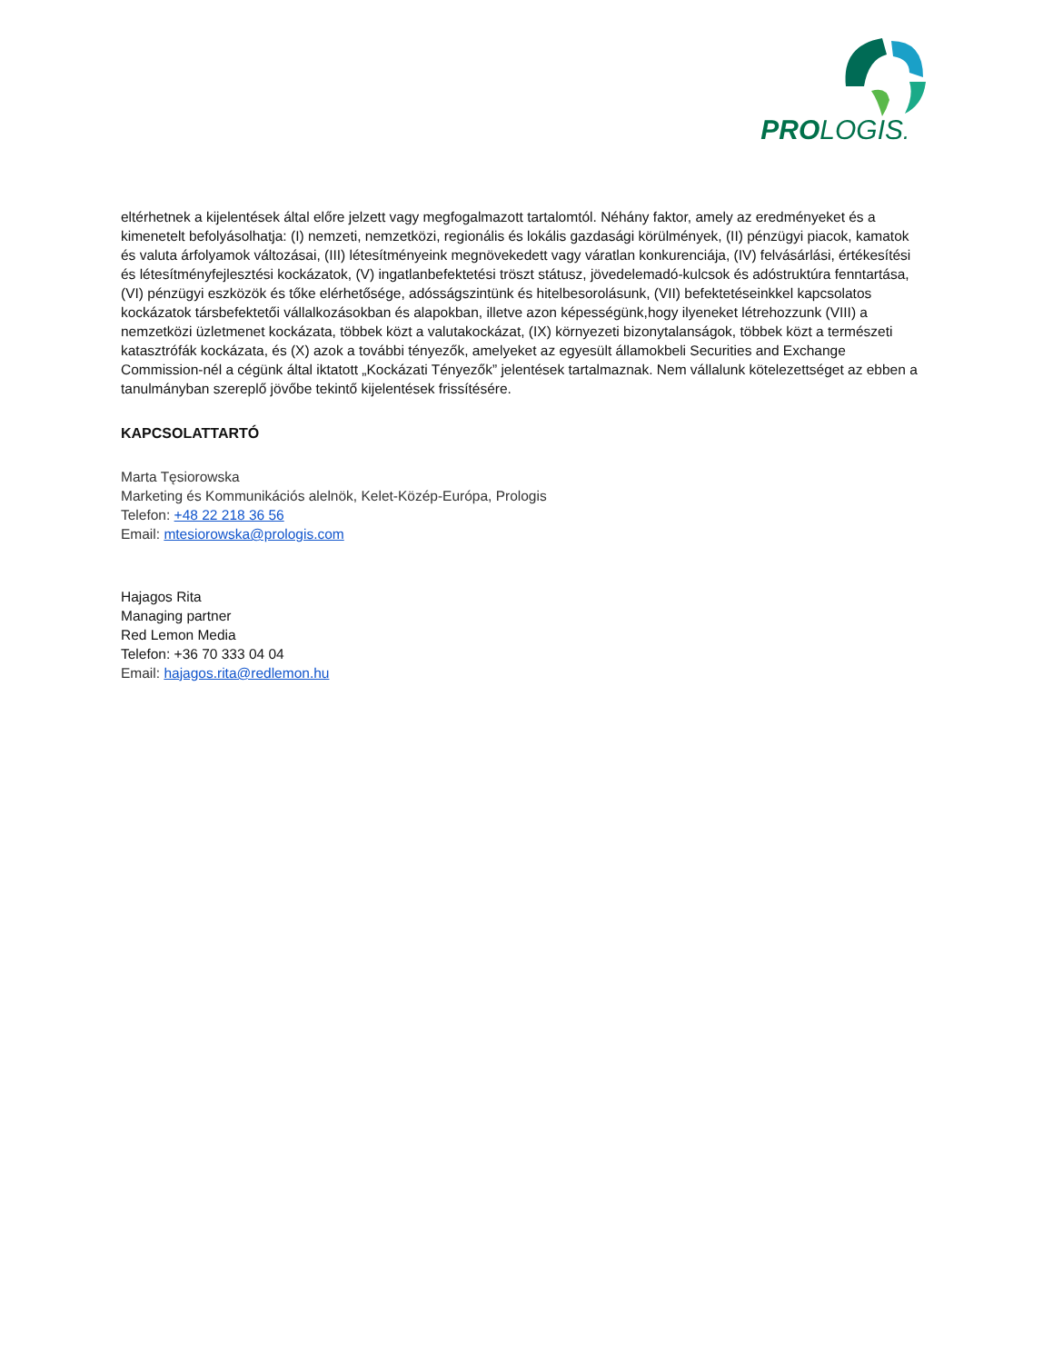PROLOGIS.
eltérhetnek a kijelentések által előre jelzett vagy megfogalmazott tartalomtól. Néhány faktor, amely az eredményeket és a kimenetelt befolyásolhatja: (I) nemzeti, nemzetközi, regionális és lokális gazdasági körülmények, (II) pénzügyi piacok, kamatok és valuta árfolyamok változásai, (III) létesítményeink megnövekedett vagy váratlan konkurenciája, (IV) felvásárlási, értékesítési és létesítményfejlesztési kockázatok, (V) ingatlanbefektetési tröszt státusz, jövedelemadó-kulcsok és adóstruktúra fenntartása, (VI) pénzügyi eszközök és tőke elérhetősége, adósságszintünk és hitelbesorolásunk, (VII) befektetéseinkkel kapcsolatos kockázatok társbefektetői vállalkozásokban és alapokban, illetve azon képességünk,hogy ilyeneket létrehozzunk (VIII) a nemzetközi üzletmenet kockázata, többek közt a valutakockázat, (IX) környezeti bizonytalanságok, többek közt a természeti katasztrófák kockázata, és (X) azok a további tényezők, amelyeket az egyesült államokbeli Securities and Exchange Commission-nél a cégünk által iktatott „Kockázati Tényezők” jelentések tartalmaznak. Nem vállalunk kötelezettséget az ebben a tanulmányban szereplő jövőbe tekintő kijelentések frissítésére.
KAPCSOLATTARTÓ
Marta Tęsiorowska
Marketing és Kommunikációs alelnök, Kelet-Közép-Európa, Prologis
Telefon: +48 22 218 36 56
Email: mtesiorowska@prologis.com
Hajagos Rita
Managing partner
Red Lemon Media
Telefon: +36 70 333 04 04
Email: hajagos.rita@redlemon.hu